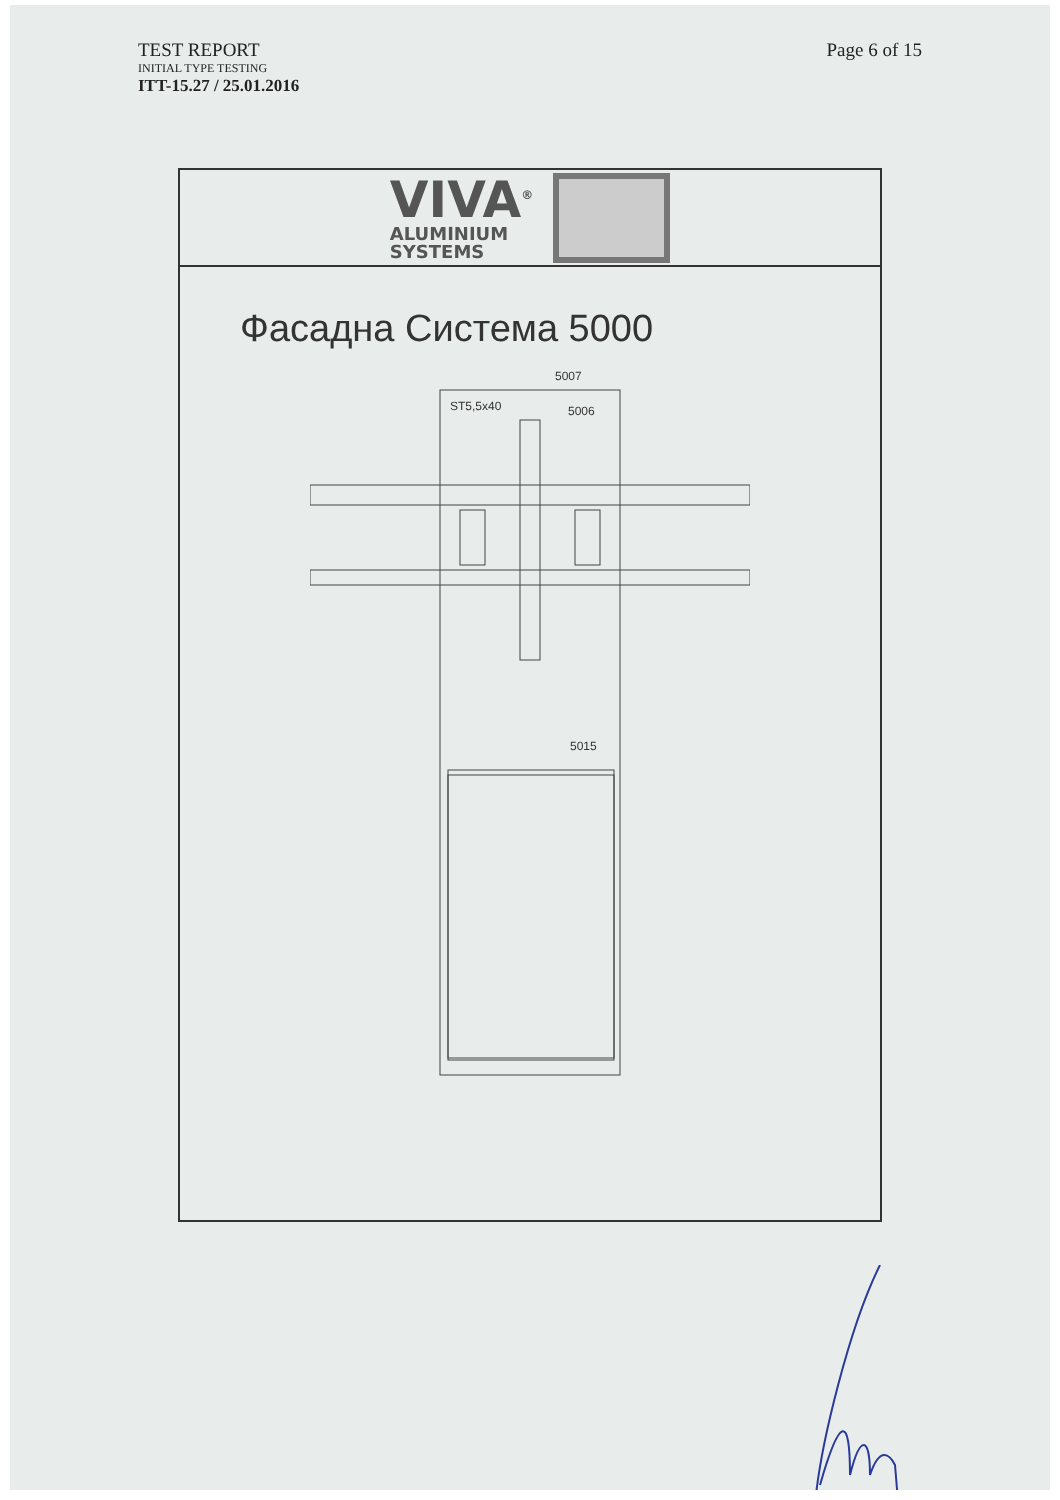TEST REPORT
INITIAL TYPE TESTING
ITT-15.27 / 25.01.2016
Page 6 of 15
VIVA<sup>®</sup>
ALUMINIUM
SYSTEMS
Фасадна Система 5000
5007
ST5,5x40
5006
5015